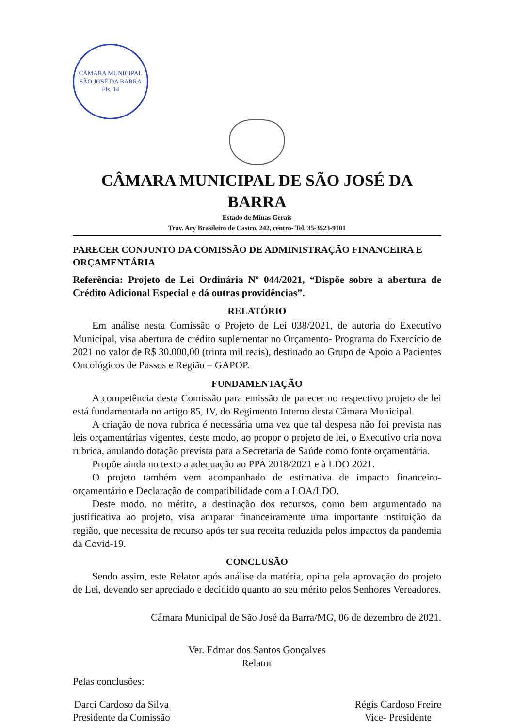CÂMARA MUNICIPAL SÃO JOSÉ DA BARRA
Fls. 14
CÂMARA MUNICIPAL DE SÃO JOSÉ DA BARRA
Estado de Minas Gerais
Trav. Ary Brasileiro de Castro, 242, centro- Tel. 35-3523-9101
PARECER CONJUNTO DA COMISSÃO DE ADMINISTRAÇÃO FINANCEIRA E ORÇAMENTÁRIA
Referência: Projeto de Lei Ordinária Nº 044/2021, “Dispõe sobre a abertura de Crédito Adicional Especial e dá outras providências”.
RELATÓRIO
Em análise nesta Comissão o Projeto de Lei 038/2021, de autoria do Executivo Municipal, visa abertura de crédito suplementar no Orçamento- Programa do Exercício de 2021 no valor de R$ 30.000,00 (trinta mil reais), destinado ao Grupo de Apoio a Pacientes Oncológicos de Passos e Região – GAPOP.
FUNDAMENTAÇÃO
A competência desta Comissão para emissão de parecer no respectivo projeto de lei está fundamentada no artigo 85, IV, do Regimento Interno desta Câmara Municipal.
A criação de nova rubrica é necessária uma vez que tal despesa não foi prevista nas leis orçamentárias vigentes, deste modo, ao propor o projeto de lei, o Executivo cria nova rubrica, anulando dotação prevista para a Secretaria de Saúde como fonte orçamentária.
Propõe ainda no texto a adequação ao PPA 2018/2021 e à LDO 2021.
O projeto também vem acompanhado de estimativa de impacto financeiro-orçamentário e Declaração de compatibilidade com a LOA/LDO.
Deste modo, no mérito, a destinação dos recursos, como bem argumentado na justificativa ao projeto, visa amparar financeiramente uma importante instituição da região, que necessita de recurso após ter sua receita reduzida pelos impactos da pandemia da Covid-19.
CONCLUSÃO
Sendo assim, este Relator após análise da matéria, opina pela aprovação do projeto de Lei, devendo ser apreciado e decidido quanto ao seu mérito pelos Senhores Vereadores.
Câmara Municipal de São José da Barra/MG, 06 de dezembro de 2021.
Ver. Edmar dos Santos Gonçalves
Relator
Pelas conclusões:
Darci Cardoso da Silva
Presidente da Comissão
Régis Cardoso Freire
Vice- Presidente